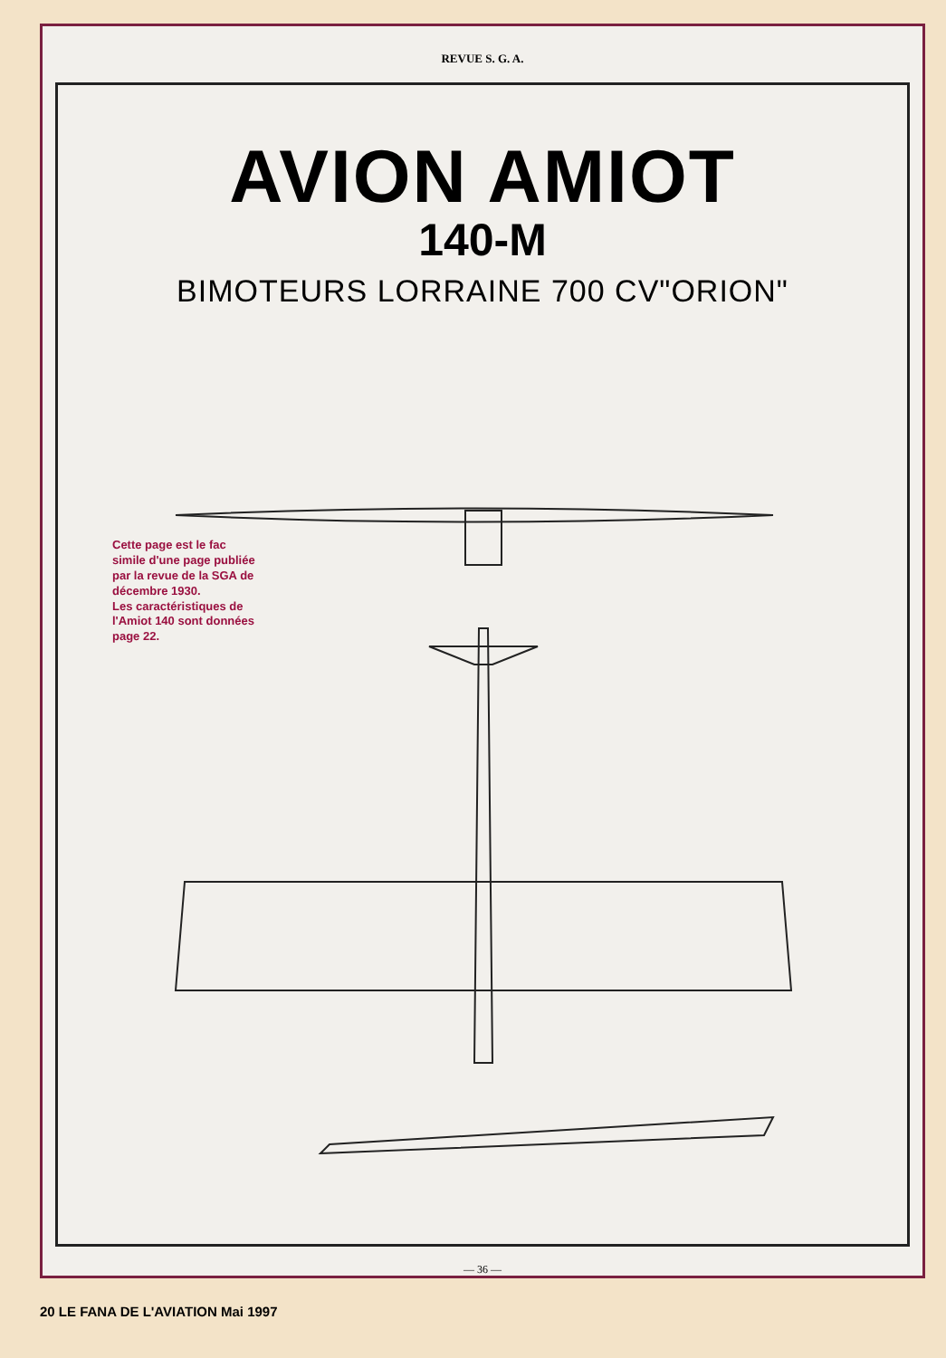REVUE S. G. A.
AVION AMIOT
140-M
BIMOTEURS LORRAINE 700 CV"ORION"
Cette page est le fac simile d'une page publiée par la revue de la SGA de décembre 1930.
Les caractéristiques de l'Amiot 140 sont données page 22.
— 36 —
20 LE FANA DE L'AVIATION Mai 1997